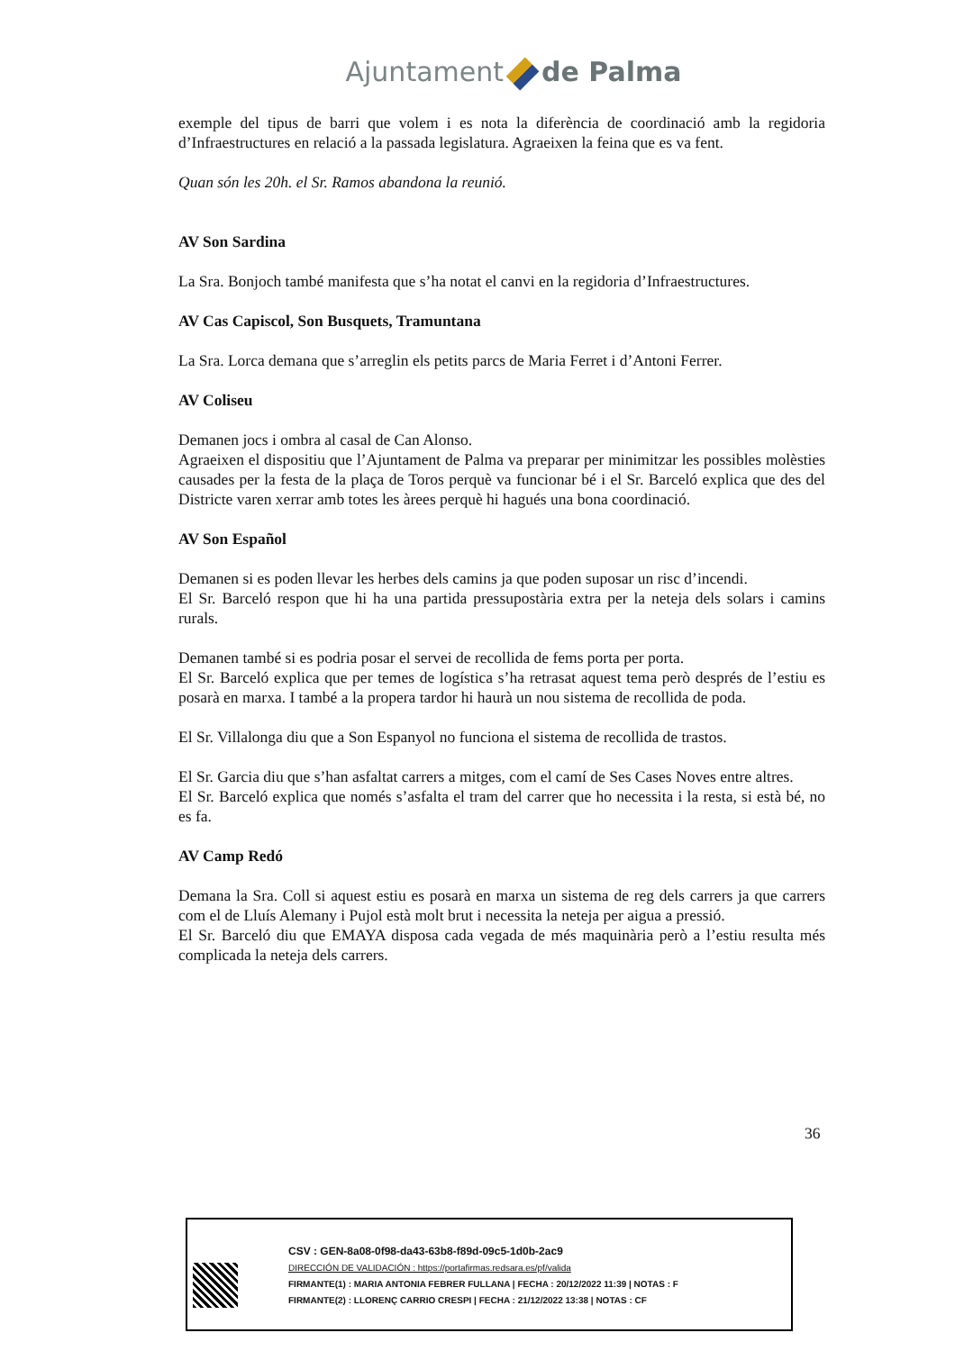Ajuntament de Palma
exemple del tipus de barri que volem i es nota la diferència de coordinació amb la regidoria d’Infraestructures en relació a la passada legislatura. Agraeixen la feina que es va fent.
Quan són les 20h. el Sr. Ramos abandona la reunió.
AV Son Sardina
La Sra. Bonjoch també manifesta que s’ha notat el canvi en la regidoria d’Infraestructures.
AV Cas Capiscol, Son Busquets, Tramuntana
La Sra. Lorca demana que s’arreglin els petits parcs de Maria Ferret i d’Antoni Ferrer.
AV Coliseu
Demanen jocs i ombra al casal de Can Alonso.
Agraeixen el dispositiu que l’Ajuntament de Palma va preparar per minimitzar les possibles molèsties causades per la festa de la plaça de Toros perquè va funcionar bé i el Sr. Barceló explica que des del Districte varen xerrar amb totes les àrees perquè hi hagués una bona coordinació.
AV Son Español
Demanen si es poden llevar les herbes dels camins ja que poden suposar un risc d’incendi.
El Sr. Barceló respon que hi ha una partida pressupostària extra per la neteja dels solars i camins rurals.
Demanen també si es podria posar el servei de recollida de fems porta per porta.
El Sr. Barceló explica que per temes de logística s’ha retrasat aquest tema però després de l’estiu es posarà en marxa. I també a la propera tardor hi haurà un nou sistema de recollida de poda.
El Sr. Villalonga diu que a Son Espanyol no funciona el sistema de recollida de trastos.
El Sr. Garcia diu que s’han asfaltat carrers a mitges, com el camí de Ses Cases Noves entre altres.
El Sr. Barceló explica que només s’asfalta el tram del carrer que ho necessita i la resta, si està bé, no es fa.
AV Camp Redó
Demana la Sra. Coll si aquest estiu es posarà en marxa un sistema de reg dels carrers ja que carrers com el de Lluís Alemany i Pujol està molt brut i necessita la neteja per aigua a pressió.
El Sr. Barceló diu que EMAYA disposa cada vegada de més maquinària però a l’estiu resulta més complicada la neteja dels carrers.
36
CSV : GEN-8a08-0f98-da43-63b8-f89d-09c5-1d0b-2ac9
DIRECCIÓN DE VALIDACIÓN : https://portafirmas.redsara.es/pf/valida
FIRMANTE(1) : MARIA ANTONIA FEBRER FULLANA | FECHA : 20/12/2022 11:39 | NOTAS : F
FIRMANTE(2) : LLORENÇ CARRIO CRESPI | FECHA : 21/12/2022 13:38 | NOTAS : CF